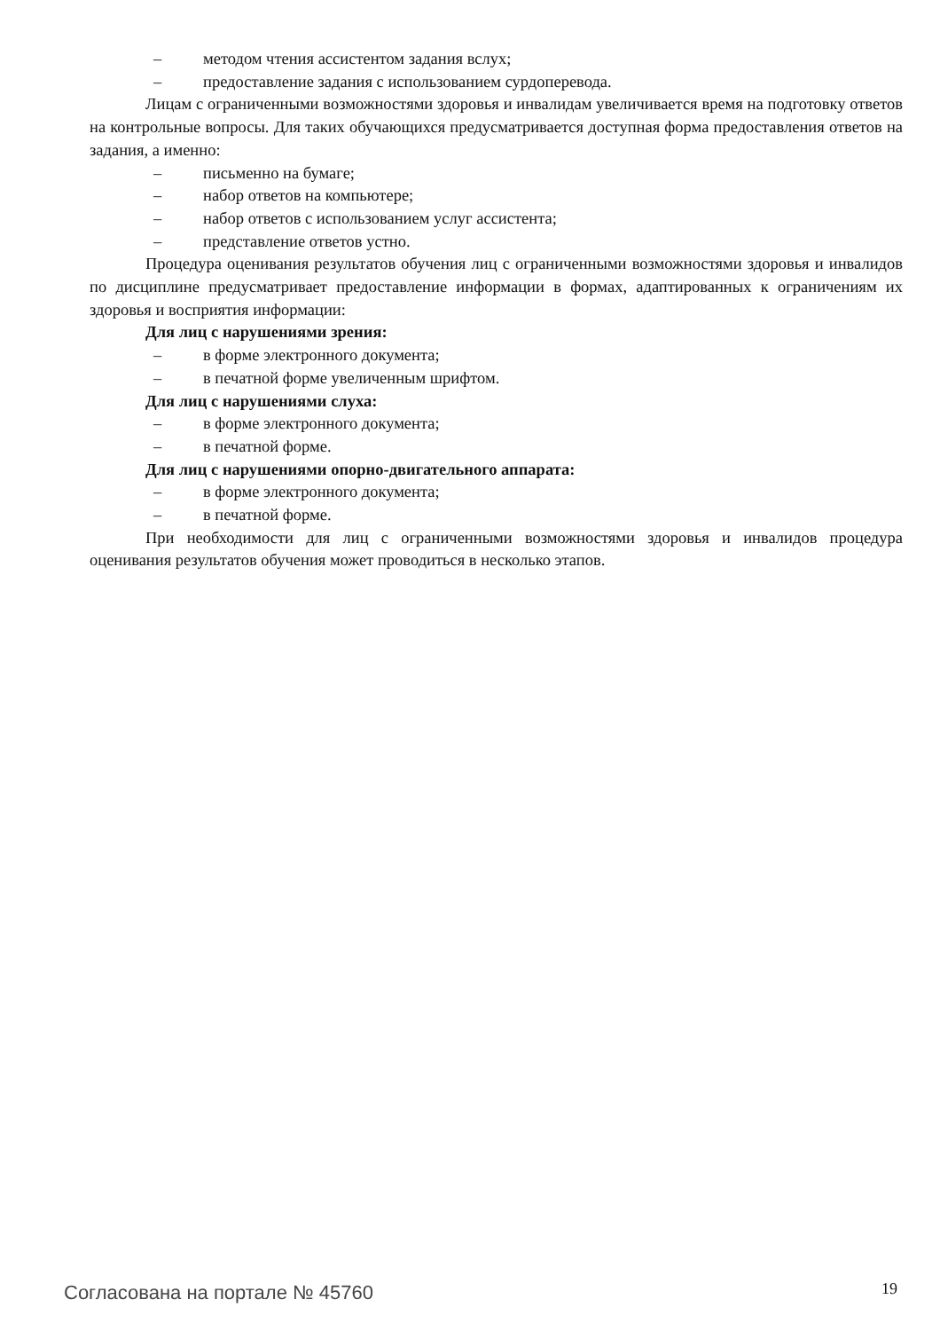– методом чтения ассистентом задания вслух;
– предоставление задания с использованием сурдоперевода.
Лицам с ограниченными возможностями здоровья и инвалидам увеличивается время на подготовку ответов на контрольные вопросы. Для таких обучающихся предусматривается доступная форма предоставления ответов на задания, а именно:
– письменно на бумаге;
– набор ответов на компьютере;
– набор ответов с использованием услуг ассистента;
– представление ответов устно.
Процедура оценивания результатов обучения лиц с ограниченными возможностями здоровья и инвалидов по дисциплине предусматривает предоставление информации в формах, адаптированных к ограничениям их здоровья и восприятия информации:
Для лиц с нарушениями зрения:
– в форме электронного документа;
– в печатной форме увеличенным шрифтом.
Для лиц с нарушениями слуха:
– в форме электронного документа;
– в печатной форме.
Для лиц с нарушениями опорно-двигательного аппарата:
– в форме электронного документа;
– в печатной форме.
При необходимости для лиц с ограниченными возможностями здоровья и инвалидов процедура оценивания результатов обучения может проводиться в несколько этапов.
Согласована на портале № 45760 19